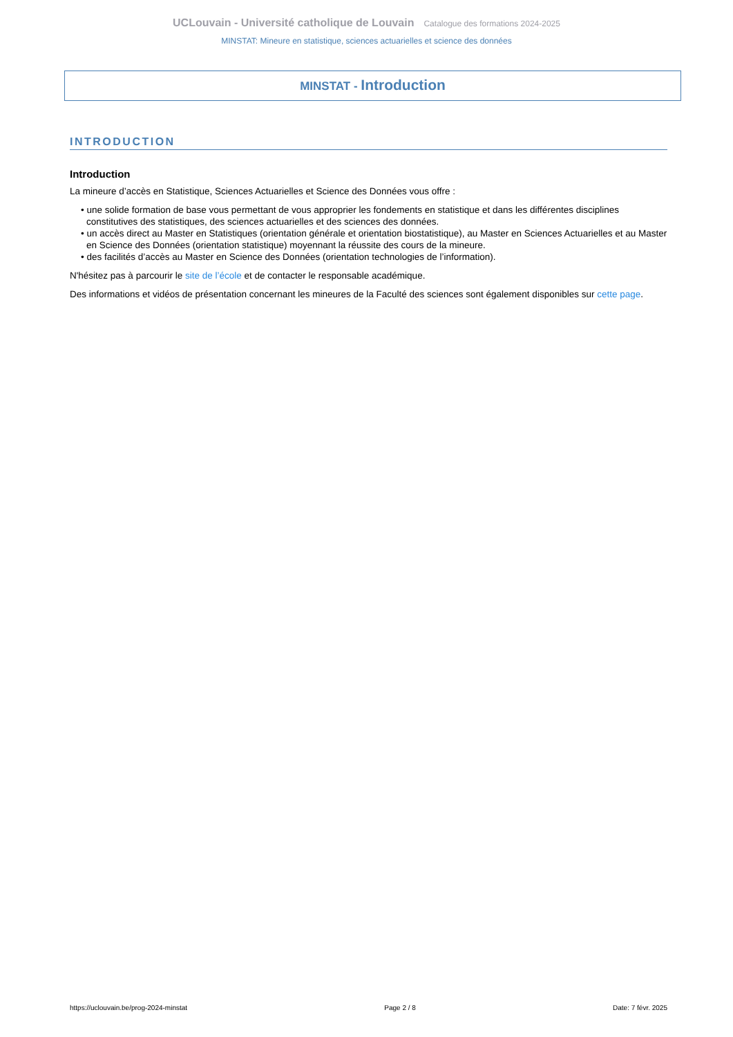UCLouvain - Université catholique de Louvain Catalogue des formations 2024-2025
MINSTAT: Mineure en statistique, sciences actuarielles et science des données
MINSTAT - Introduction
INTRODUCTION
Introduction
La mineure d’accès en Statistique, Sciences Actuarielles et Science des Données vous offre :
• une solide formation de base vous permettant de vous approprier les fondements en statistique et dans les différentes disciplines constitutives des statistiques, des sciences actuarielles et des sciences des données.
• un accès direct au Master en Statistiques (orientation générale et orientation biostatistique), au Master en Sciences Actuarielles et au Master en Science des Données (orientation statistique) moyennant la réussite des cours de la mineure.
• des facilités d’accès au Master en Science des Données (orientation technologies de l’information).
N'hésitez pas à parcourir le site de l’école et de contacter le responsable académique.
Des informations et vidéos de présentation concernant les mineures de la Faculté des sciences sont également disponibles sur cette page.
https://uclouvain.be/prog-2024-minstat Page 2 / 8 Date: 7 févr. 2025